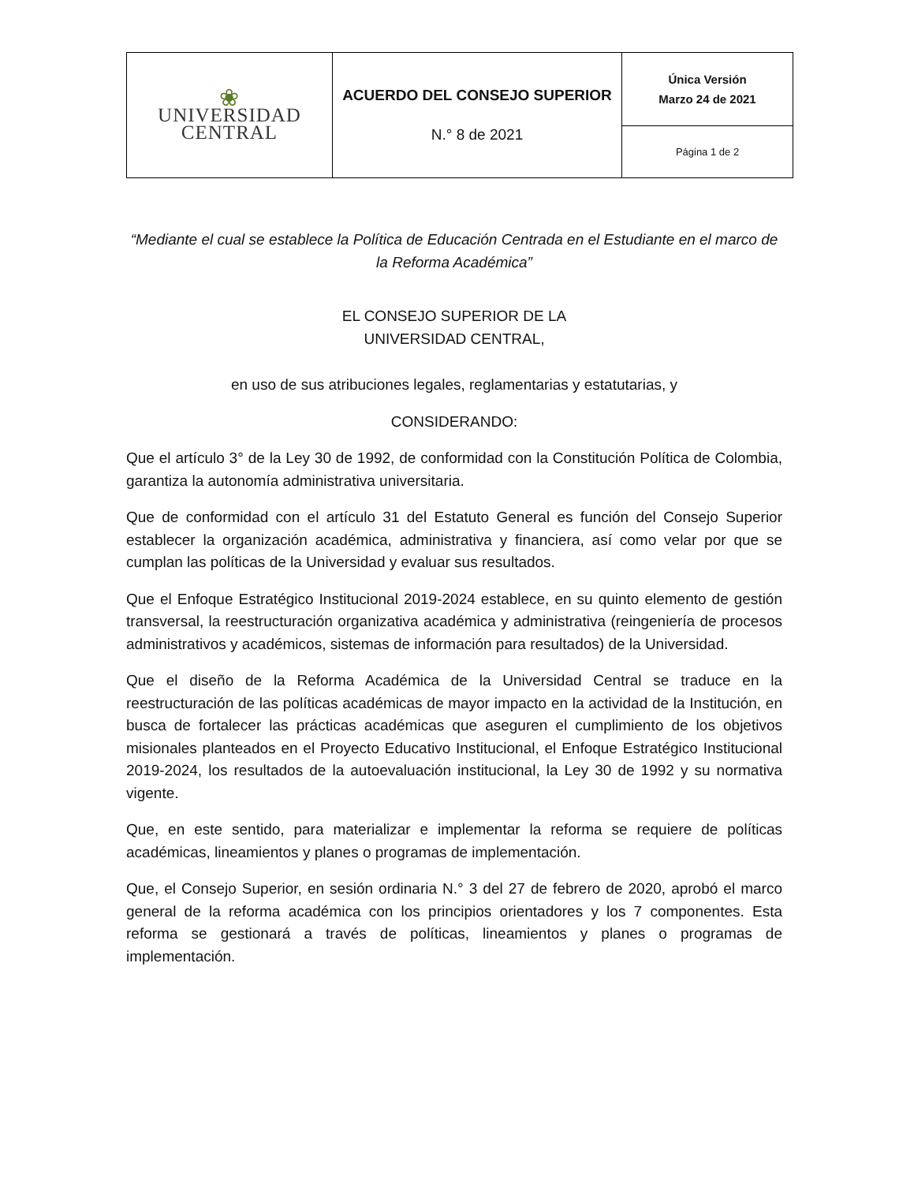| ❀ UNIVERSIDAD CENTRAL | ACUERDO DEL CONSEJO SUPERIOR N.° 8 de 2021 | Única Versión Marzo 24 de 2021 |
| | | Página 1 de 2 |
“Mediante el cual se establece la Política de Educación Centrada en el Estudiante en el marco de la Reforma Académica”
EL CONSEJO SUPERIOR DE LA
UNIVERSIDAD CENTRAL,
en uso de sus atribuciones legales, reglamentarias y estatutarias, y
CONSIDERANDO:
Que el artículo 3° de la Ley 30 de 1992, de conformidad con la Constitución Política de Colombia, garantiza la autonomía administrativa universitaria.
Que de conformidad con el artículo 31 del Estatuto General es función del Consejo Superior establecer la organización académica, administrativa y financiera, así como velar por que se cumplan las políticas de la Universidad y evaluar sus resultados.
Que el Enfoque Estratégico Institucional 2019-2024 establece, en su quinto elemento de gestión transversal, la reestructuración organizativa académica y administrativa (reingeniería de procesos administrativos y académicos, sistemas de información para resultados) de la Universidad.
Que el diseño de la Reforma Académica de la Universidad Central se traduce en la reestructuración de las políticas académicas de mayor impacto en la actividad de la Institución, en busca de fortalecer las prácticas académicas que aseguren el cumplimiento de los objetivos misionales planteados en el Proyecto Educativo Institucional, el Enfoque Estratégico Institucional 2019-2024, los resultados de la autoevaluación institucional, la Ley 30 de 1992 y su normativa vigente.
Que, en este sentido, para materializar e implementar la reforma se requiere de políticas académicas, lineamientos y planes o programas de implementación.
Que, el Consejo Superior, en sesión ordinaria N.° 3 del 27 de febrero de 2020, aprobó el marco general de la reforma académica con los principios orientadores y los 7 componentes. Esta reforma se gestionará a través de políticas, lineamientos y planes o programas de implementación.